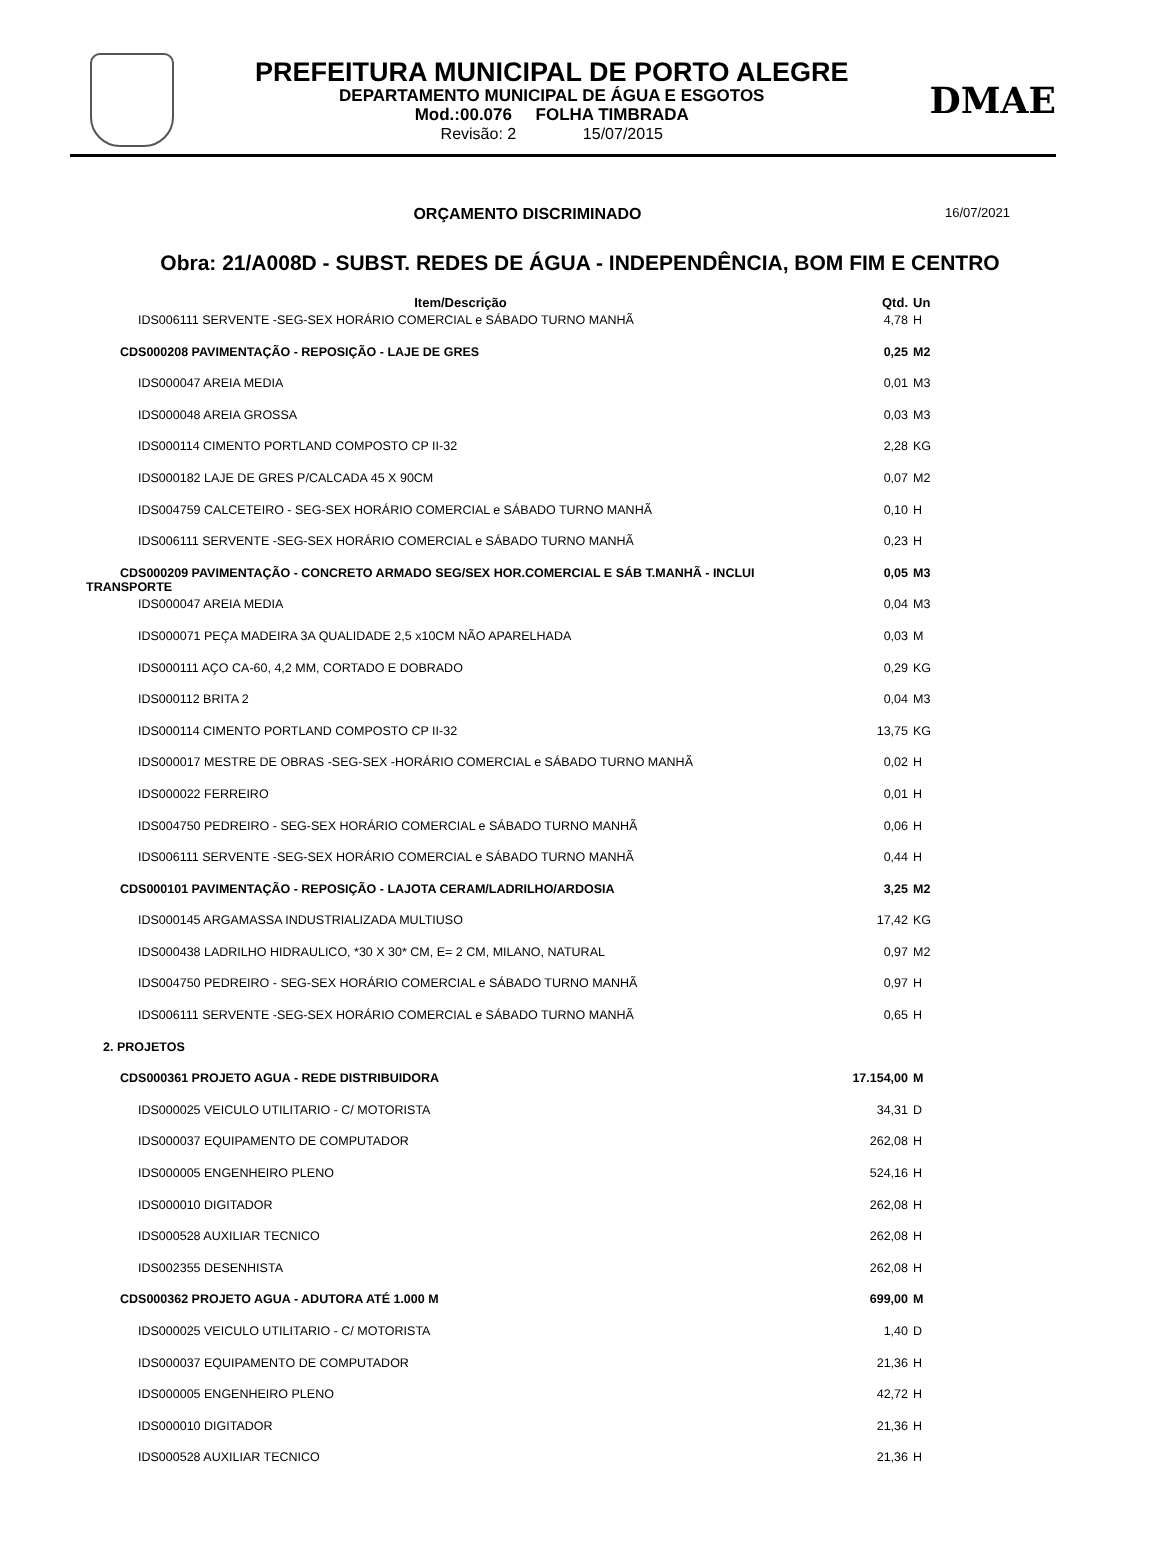PREFEITURA MUNICIPAL DE PORTO ALEGRE
DEPARTAMENTO MUNICIPAL DE ÁGUA E ESGOTOS
Mod.:00.076 FOLHA TIMBRADA
Revisão: 2 15/07/2015
DMAE
ORÇAMENTO DISCRIMINADO
16/07/2021
Obra: 21/A008D - SUBST. REDES DE ÁGUA - INDEPENDÊNCIA, BOM FIM E CENTRO
| Item/Descrição | Qtd. | Un |
| --- | --- | --- |
| IDS006111 SERVENTE -SEG-SEX HORÁRIO COMERCIAL e SÁBADO TURNO MANHÃ | 4,78 | H |
| CDS000208 PAVIMENTAÇÃO - REPOSIÇÃO - LAJE DE GRES | 0,25 | M2 |
| IDS000047 AREIA MEDIA | 0,01 | M3 |
| IDS000048 AREIA GROSSA | 0,03 | M3 |
| IDS000114 CIMENTO PORTLAND COMPOSTO CP II-32 | 2,28 | KG |
| IDS000182 LAJE DE GRES P/CALCADA 45 X 90CM | 0,07 | M2 |
| IDS004759 CALCETEIRO - SEG-SEX HORÁRIO COMERCIAL e SÁBADO TURNO MANHÃ | 0,10 | H |
| IDS006111 SERVENTE -SEG-SEX HORÁRIO COMERCIAL e SÁBADO TURNO MANHÃ | 0,23 | H |
| CDS000209 PAVIMENTAÇÃO - CONCRETO ARMADO SEG/SEX HOR.COMERCIAL E SÁB T.MANHÃ - INCLUI TRANSPORTE | 0,05 | M3 |
| IDS000047 AREIA MEDIA | 0,04 | M3 |
| IDS000071 PEÇA MADEIRA 3A QUALIDADE 2,5 x10CM NÃO APARELHADA | 0,03 | M |
| IDS000111 AÇO CA-60, 4,2 MM, CORTADO E DOBRADO | 0,29 | KG |
| IDS000112 BRITA 2 | 0,04 | M3 |
| IDS000114 CIMENTO PORTLAND COMPOSTO CP II-32 | 13,75 | KG |
| IDS000017 MESTRE DE OBRAS -SEG-SEX -HORÁRIO COMERCIAL e SÁBADO TURNO MANHÃ | 0,02 | H |
| IDS000022 FERREIRO | 0,01 | H |
| IDS004750 PEDREIRO - SEG-SEX HORÁRIO COMERCIAL e SÁBADO TURNO MANHÃ | 0,06 | H |
| IDS006111 SERVENTE -SEG-SEX HORÁRIO COMERCIAL e SÁBADO TURNO MANHÃ | 0,44 | H |
| CDS000101 PAVIMENTAÇÃO - REPOSIÇÃO - LAJOTA CERAM/LADRILHO/ARDOSIA | 3,25 | M2 |
| IDS000145 ARGAMASSA INDUSTRIALIZADA MULTIUSO | 17,42 | KG |
| IDS000438 LADRILHO HIDRAULICO, *30 X 30* CM, E= 2 CM, MILANO, NATURAL | 0,97 | M2 |
| IDS004750 PEDREIRO - SEG-SEX HORÁRIO COMERCIAL e SÁBADO TURNO MANHÃ | 0,97 | H |
| IDS006111 SERVENTE -SEG-SEX HORÁRIO COMERCIAL e SÁBADO TURNO MANHÃ | 0,65 | H |
| 2. PROJETOS | | |
| CDS000361 PROJETO AGUA - REDE DISTRIBUIDORA | 17.154,00 | M |
| IDS000025 VEICULO UTILITARIO - C/ MOTORISTA | 34,31 | D |
| IDS000037 EQUIPAMENTO DE COMPUTADOR | 262,08 | H |
| IDS000005 ENGENHEIRO PLENO | 524,16 | H |
| IDS000010 DIGITADOR | 262,08 | H |
| IDS000528 AUXILIAR TECNICO | 262,08 | H |
| IDS002355 DESENHISTA | 262,08 | H |
| CDS000362 PROJETO AGUA - ADUTORA ATÉ 1.000 M | 699,00 | M |
| IDS000025 VEICULO UTILITARIO - C/ MOTORISTA | 1,40 | D |
| IDS000037 EQUIPAMENTO DE COMPUTADOR | 21,36 | H |
| IDS000005 ENGENHEIRO PLENO | 42,72 | H |
| IDS000010 DIGITADOR | 21,36 | H |
| IDS000528 AUXILIAR TECNICO | 21,36 | H |